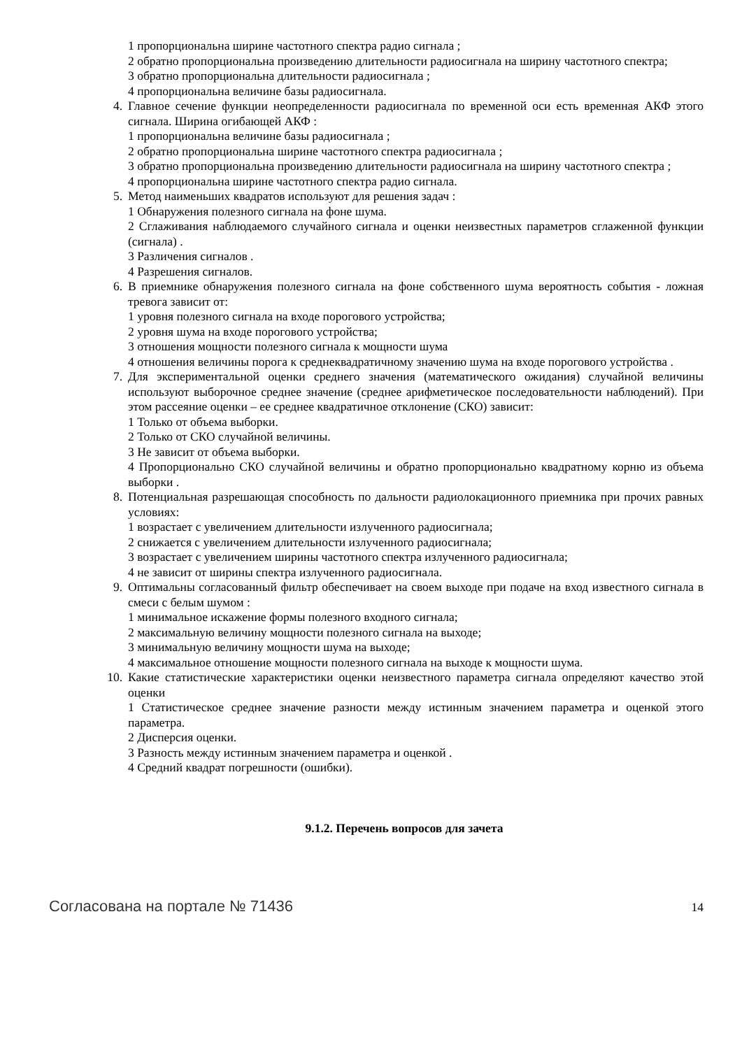1 пропорциональна ширине частотного спектра радио сигнала ;
2 обратно пропорциональна произведению длительности радиосигнала на ширину частотного спектра;
3 обратно пропорциональна длительности радиосигнала ;
4 пропорциональна величине базы радиосигнала.
4. Главное сечение функции неопределенности радиосигнала по временной оси есть временная АКФ этого сигнала. Ширина огибающей АКФ :
1 пропорциональна величине базы радиосигнала ;
2 обратно пропорциональна ширине частотного спектра радиосигнала ;
3 обратно пропорциональна произведению длительности радиосигнала на ширину частотного спектра ;
4 пропорциональна ширине частотного спектра радио сигнала.
5. Метод наименьших квадратов используют для решения задач :
1 Обнаружения полезного сигнала на фоне шума.
2 Сглаживания наблюдаемого случайного сигнала и оценки неизвестных параметров сглаженной функции (сигнала) .
3 Различения сигналов .
4 Разрешения сигналов.
6. В приемнике обнаружения полезного сигнала на фоне собственного шума вероятность события - ложная тревога зависит от:
1 уровня полезного сигнала на входе порогового устройства;
2 уровня шума на входе порогового устройства;
3 отношения мощности полезного сигнала к мощности шума
4 отношения величины порога к среднеквадратичному значению шума на входе порогового устройства .
7. Для экспериментальной оценки среднего значения (математического ожидания) случайной величины используют выборочное среднее значение (среднее арифметическое последовательности наблюдений). При этом рассеяние оценки – ее среднее квадратичное отклонение (СКО) зависит:
1 Только от объема выборки.
2 Только от СКО случайной величины.
3 Не зависит от объема выборки.
4 Пропорционально СКО случайной величины и обратно пропорционально квадратному корню из объема выборки .
8. Потенциальная разрешающая способность по дальности радиолокационного приемника при прочих равных условиях:
1 возрастает с увеличением длительности излученного радиосигнала;
2 снижается с увеличением длительности излученного радиосигнала;
3 возрастает с увеличением ширины частотного спектра излученного радиосигнала;
4 не зависит от ширины спектра излученного радиосигнала.
9. Оптимальны согласованный фильтр обеспечивает на своем выходе при подаче на вход известного сигнала в смеси с белым шумом :
1 минимальное искажение формы полезного входного сигнала;
2 максимальную величину мощности полезного сигнала на выходе;
3 минимальную величину мощности шума на выходе;
4 максимальное отношение мощности полезного сигнала на выходе к мощности шума.
10. Какие статистические характеристики оценки неизвестного параметра сигнала определяют качество этой оценки
1 Статистическое среднее значение разности между истинным значением параметра и оценкой этого параметра.
2 Дисперсия оценки.
3 Разность между истинным значением параметра и оценкой .
4 Средний квадрат погрешности (ошибки).
9.1.2. Перечень вопросов для зачета
Согласована на портале № 71436 14